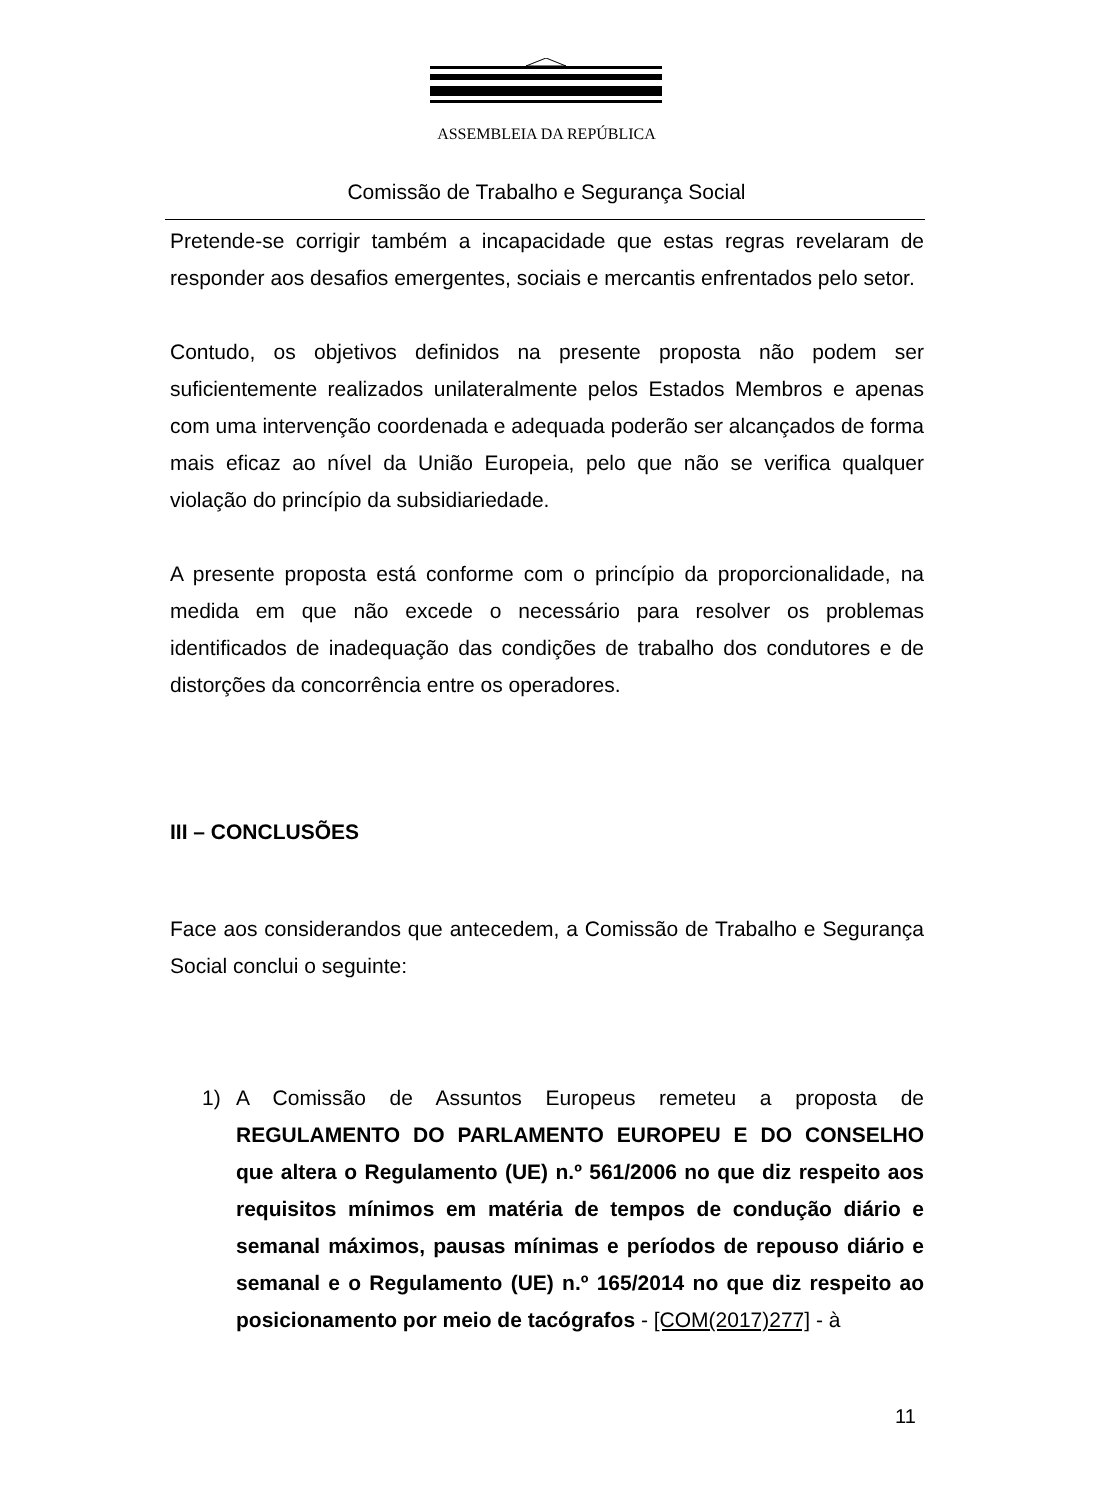ASSEMBLEIA DA REPÚBLICA
Comissão de Trabalho e Segurança Social
Pretende-se corrigir também a incapacidade que estas regras revelaram de responder aos desafios emergentes, sociais e mercantis enfrentados pelo setor.
Contudo, os objetivos definidos na presente proposta não podem ser suficientemente realizados unilateralmente pelos Estados Membros e apenas com uma intervenção coordenada e adequada poderão ser alcançados de forma mais eficaz ao nível da União Europeia, pelo que não se verifica qualquer violação do princípio da subsidiariedade.
A presente proposta está conforme com o princípio da proporcionalidade, na medida em que não excede o necessário para resolver os problemas identificados de inadequação das condições de trabalho dos condutores e de distorções da concorrência entre os operadores.
III – CONCLUSÕES
Face aos considerandos que antecedem, a Comissão de Trabalho e Segurança Social conclui o seguinte:
1) A Comissão de Assuntos Europeus remeteu a proposta de REGULAMENTO DO PARLAMENTO EUROPEU E DO CONSELHO que altera o Regulamento (UE) n.º 561/2006 no que diz respeito aos requisitos mínimos em matéria de tempos de condução diário e semanal máximos, pausas mínimas e períodos de repouso diário e semanal e o Regulamento (UE) n.º 165/2014 no que diz respeito ao posicionamento por meio de tacógrafos - [COM(2017)277] - à
11